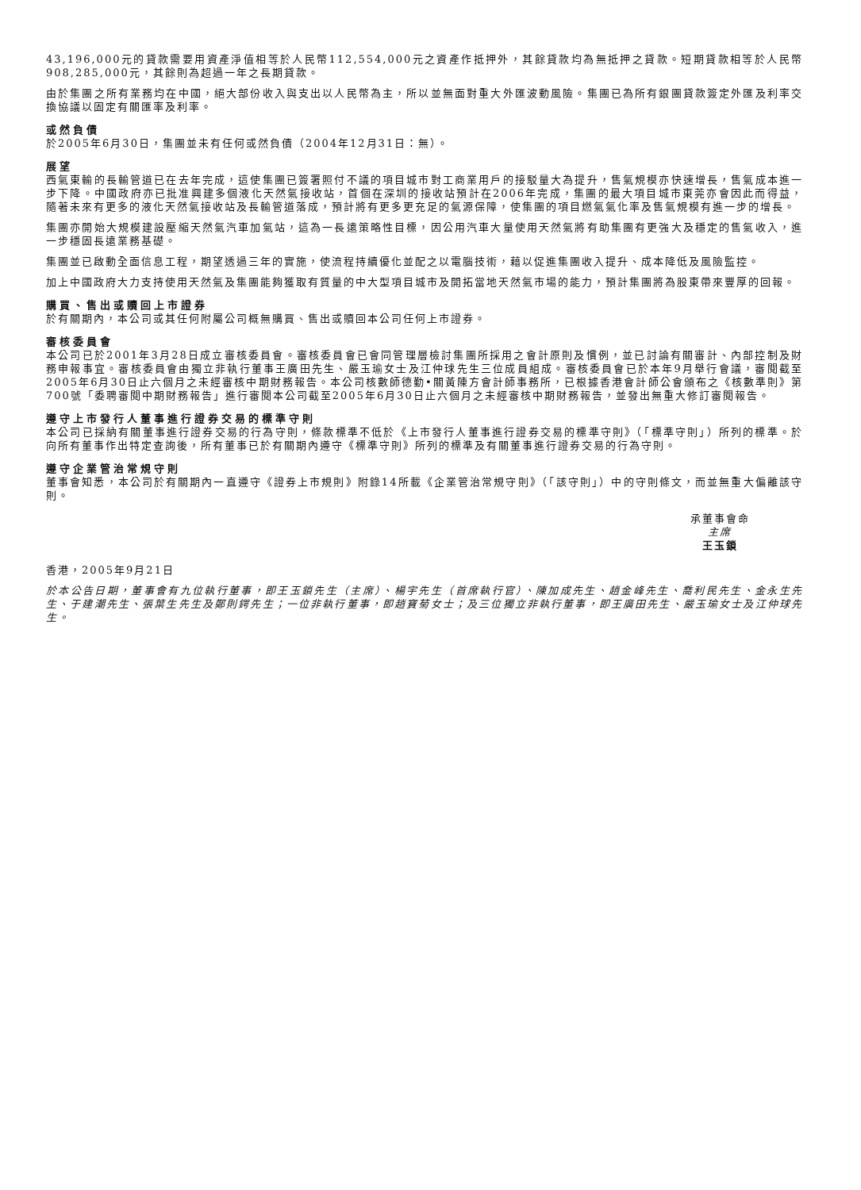43,196,000元的貸款需要用資產淨值相等於人民幣112,554,000元之資產作抵押外，其餘貸款均為無抵押之貸款。短期貸款相等於人民幣908,285,000元，其餘則為超過一年之長期貸款。
由於集團之所有業務均在中國，絕大部份收入與支出以人民幣為主，所以並無面對重大外匯波動風險。集團已為所有銀團貸款簽定外匯及利率交換協議以固定有關匯率及利率。
或然負債
於2005年6月30日，集團並未有任何或然負債（2004年12月31日：無）。
展望
西氣東輸的長輸管道已在去年完成，這使集團已簽署照付不議的項目城市對工商業用戶的接駁量大為提升，售氣規模亦快速增長，售氣成本進一步下降。中國政府亦已批准興建多個液化天然氣接收站，首個在深圳的接收站預計在2006年完成，集團的最大項目城市東莞亦會因此而得益，隨著未來有更多的液化天然氣接收站及長輸管道落成，預計將有更多更充足的氣源保障，使集團的項目燃氣氣化率及售氣規模有進一步的增長。
集團亦開始大規模建設壓縮天然氣汽車加氣站，這為一長遠策略性目標，因公用汽車大量使用天然氣將有助集團有更強大及穩定的售氣收入，進一步穩固長遠業務基礎。
集團並已啟動全面信息工程，期望透過三年的實施，使流程持續優化並配之以電腦技術，藉以促進集團收入提升、成本降低及風險監控。
加上中國政府大力支持使用天然氣及集團能夠獲取有質量的中大型項目城市及開拓當地天然氣市場的能力，預計集團將為股東帶來豐厚的回報。
購買、售出或贖回上市證券
於有關期內，本公司或其任何附屬公司概無購買、售出或贖回本公司任何上市證券。
審核委員會
本公司已於2001年3月28日成立審核委員會。審核委員會已會同管理層檢討集團所採用之會計原則及慣例，並已討論有關審計、內部控制及財務申報事宜。審核委員會由獨立非執行董事王廣田先生、嚴玉瑜女士及江仲球先生三位成員組成。審核委員會已於本年9月舉行會議，審閱截至2005年6月30日止六個月之未經審核中期財務報告。本公司核數師德勤•關黃陳方會計師事務所，已根據香港會計師公會頒布之《核數準則》第700號「委聘審閱中期財務報告」進行審閱本公司截至2005年6月30日止六個月之未經審核中期財務報告，並發出無重大修訂審閱報告。
遵守上市發行人董事進行證券交易的標準守則
本公司已採納有關董事進行證券交易的行為守則，條款標準不低於《上市發行人董事進行證券交易的標準守則》（「標準守則」）所列的標準。於向所有董事作出特定查詢後，所有董事已於有關期內遵守《標準守則》所列的標準及有關董事進行證券交易的行為守則。
遵守企業管治常規守則
董事會知悉，本公司於有關期內一直遵守《證券上市規則》附錄14所載《企業管治常規守則》（「該守則」）中的守則條文，而並無重大偏離該守則。
承董事會命
主席
王玉鎖
香港，2005年9月21日
於本公告日期，董事會有九位執行董事，即王玉鎖先生（主席）、楊宇先生（首席執行官）、陳加成先生、趙金峰先生、喬利民先生、金永生先生、于建潮先生、張葉生先生及鄭則鍔先生；一位非執行董事，即趙寶菊女士；及三位獨立非執行董事，即王廣田先生、嚴玉瑜女士及江仲球先生。